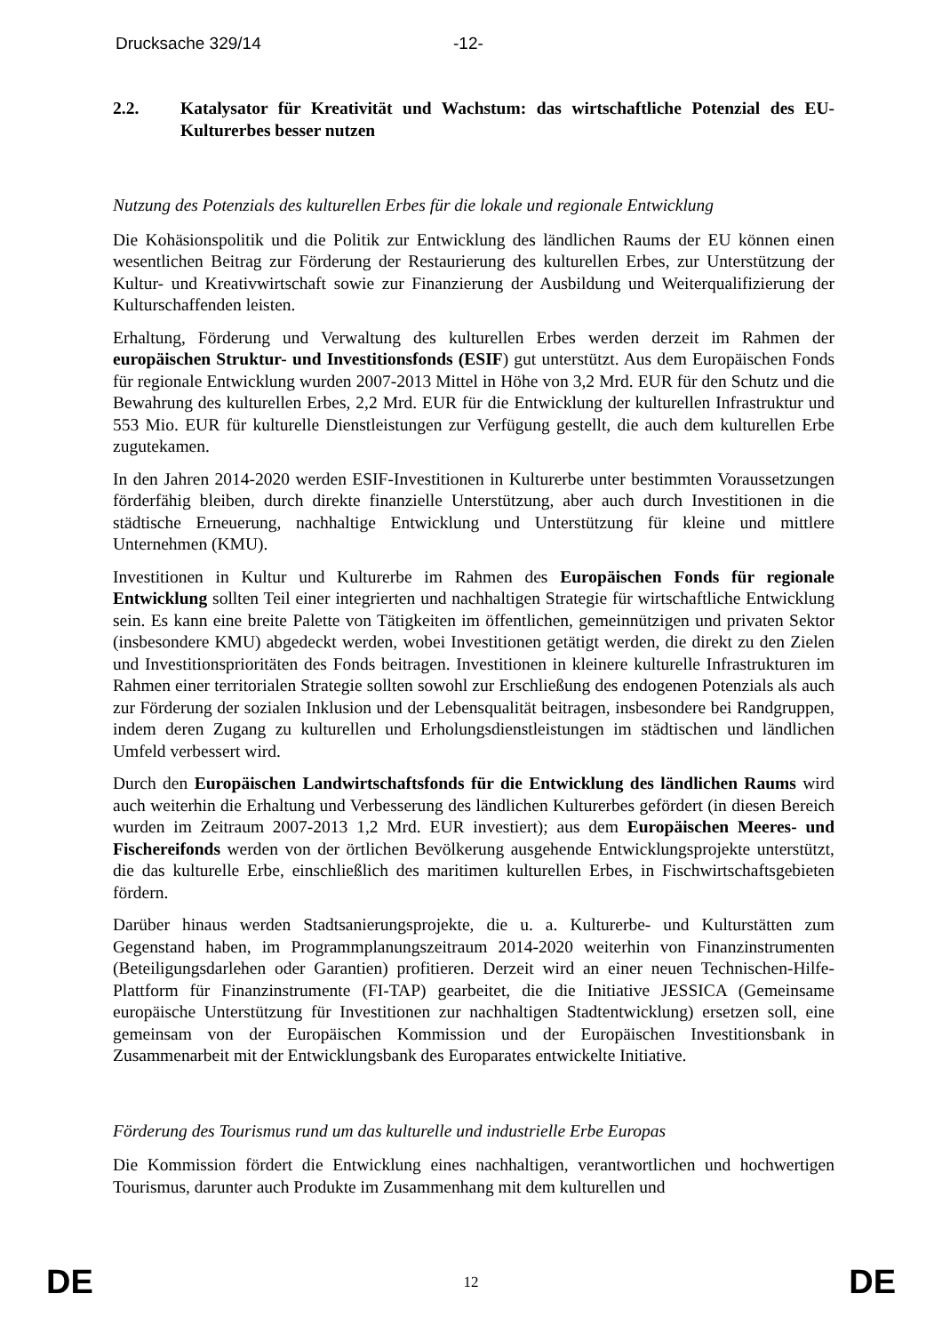Drucksache 329/14 -12-
2.2. Katalysator für Kreativität und Wachstum: das wirtschaftliche Potenzial des EU-Kulturerbes besser nutzen
Nutzung des Potenzials des kulturellen Erbes für die lokale und regionale Entwicklung
Die Kohäsionspolitik und die Politik zur Entwicklung des ländlichen Raums der EU können einen wesentlichen Beitrag zur Förderung der Restaurierung des kulturellen Erbes, zur Unterstützung der Kultur- und Kreativwirtschaft sowie zur Finanzierung der Ausbildung und Weiterqualifizierung der Kulturschaffenden leisten.
Erhaltung, Förderung und Verwaltung des kulturellen Erbes werden derzeit im Rahmen der europäischen Struktur- und Investitionsfonds (ESIF) gut unterstützt. Aus dem Europäischen Fonds für regionale Entwicklung wurden 2007-2013 Mittel in Höhe von 3,2 Mrd. EUR für den Schutz und die Bewahrung des kulturellen Erbes, 2,2 Mrd. EUR für die Entwicklung der kulturellen Infrastruktur und 553 Mio. EUR für kulturelle Dienstleistungen zur Verfügung gestellt, die auch dem kulturellen Erbe zugutekamen.
In den Jahren 2014-2020 werden ESIF-Investitionen in Kulturerbe unter bestimmten Voraussetzungen förderfähig bleiben, durch direkte finanzielle Unterstützung, aber auch durch Investitionen in die städtische Erneuerung, nachhaltige Entwicklung und Unterstützung für kleine und mittlere Unternehmen (KMU).
Investitionen in Kultur und Kulturerbe im Rahmen des Europäischen Fonds für regionale Entwicklung sollten Teil einer integrierten und nachhaltigen Strategie für wirtschaftliche Entwicklung sein. Es kann eine breite Palette von Tätigkeiten im öffentlichen, gemeinnützigen und privaten Sektor (insbesondere KMU) abgedeckt werden, wobei Investitionen getätigt werden, die direkt zu den Zielen und Investitionsprioritäten des Fonds beitragen. Investitionen in kleinere kulturelle Infrastrukturen im Rahmen einer territorialen Strategie sollten sowohl zur Erschließung des endogenen Potenzials als auch zur Förderung der sozialen Inklusion und der Lebensqualität beitragen, insbesondere bei Randgruppen, indem deren Zugang zu kulturellen und Erholungsdienstleistungen im städtischen und ländlichen Umfeld verbessert wird.
Durch den Europäischen Landwirtschaftsfonds für die Entwicklung des ländlichen Raums wird auch weiterhin die Erhaltung und Verbesserung des ländlichen Kulturerbes gefördert (in diesen Bereich wurden im Zeitraum 2007-2013 1,2 Mrd. EUR investiert); aus dem Europäischen Meeres- und Fischereifonds werden von der örtlichen Bevölkerung ausgehende Entwicklungsprojekte unterstützt, die das kulturelle Erbe, einschließlich des maritimen kulturellen Erbes, in Fischwirtschaftsgebieten fördern.
Darüber hinaus werden Stadtsanierungsprojekte, die u. a. Kulturerbe- und Kulturstätten zum Gegenstand haben, im Programmplanungszeitraum 2014-2020 weiterhin von Finanzinstrumenten (Beteiligungsdarlehen oder Garantien) profitieren. Derzeit wird an einer neuen Technischen-Hilfe-Plattform für Finanzinstrumente (FI-TAP) gearbeitet, die die Initiative JESSICA (Gemeinsame europäische Unterstützung für Investitionen zur nachhaltigen Stadtentwicklung) ersetzen soll, eine gemeinsam von der Europäischen Kommission und der Europäischen Investitionsbank in Zusammenarbeit mit der Entwicklungsbank des Europarates entwickelte Initiative.
Förderung des Tourismus rund um das kulturelle und industrielle Erbe Europas
Die Kommission fördert die Entwicklung eines nachhaltigen, verantwortlichen und hochwertigen Tourismus, darunter auch Produkte im Zusammenhang mit dem kulturellen und
DE 12 DE